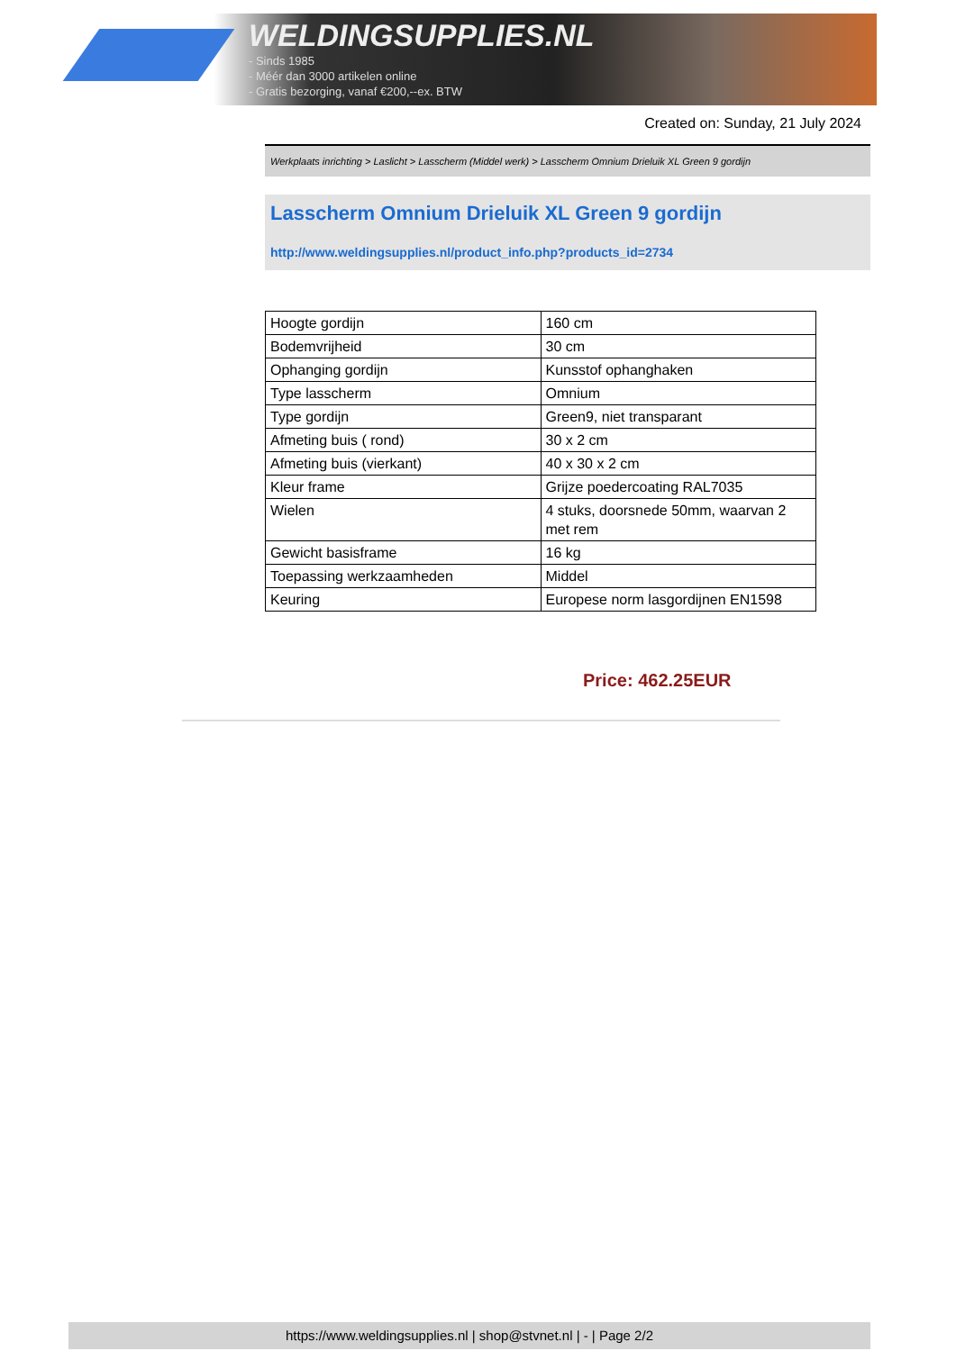WELDINGSUPPLIES.NL
- Sinds 1985
- Méér dan 3000 artikelen online
- Gratis bezorging, vanaf €200,--ex. BTW
Created on: Sunday, 21 July 2024
Werkplaats inrichting > Laslicht > Lasscherm (Middel werk) > Lasscherm Omnium Drieluik XL Green 9 gordijn
Lasscherm Omnium Drieluik XL Green 9 gordijn
http://www.weldingsupplies.nl/product_info.php?products_id=2734
| Hoogte gordijn | 160 cm |
| Bodemvrijheid | 30 cm |
| Ophanging gordijn | Kunsstof ophanghaken |
| Type lasscherm | Omnium |
| Type gordijn | Green9, niet transparant |
| Afmeting buis ( rond) | 30 x 2 cm |
| Afmeting buis (vierkant) | 40 x 30 x 2 cm |
| Kleur frame | Grijze poedercoating RAL7035 |
| Wielen | 4 stuks, doorsnede 50mm, waarvan 2 met rem |
| Gewicht basisframe | 16 kg |
| Toepassing werkzaamheden | Middel |
| Keuring | Europese norm lasgordijnen EN1598 |
Price: 462.25EUR
https://www.weldingsupplies.nl | shop@stvnet.nl | - | Page 2/2